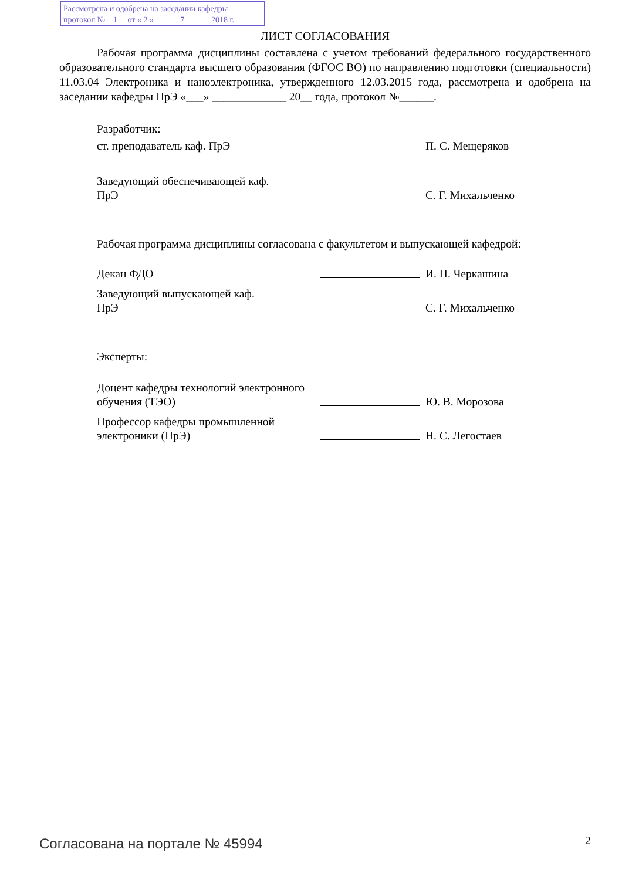Рассмотрена и одобрена на заседании кафедры
протокол № 1 от « 2 » ______7______ 2018 г.
ЛИСТ СОГЛАСОВАНИЯ
Рабочая программа дисциплины составлена с учетом требований федерального государственного образовательного стандарта высшего образования (ФГОС ВО) по направлению подготовки (специальности) 11.03.04 Электроника и наноэлектроника, утвержденного 12.03.2015 года, рассмотрена и одобрена на заседании кафедры ПрЭ «___» _____________ 20__ года, протокол №______.
Разработчик:
ст. преподаватель каф. ПрЭ
П. С. Мещеряков
Заведующий обеспечивающей каф.
ПрЭ
С. Г. Михальченко
Рабочая программа дисциплины согласована с факультетом и выпускающей кафедрой:
Декан ФДО
И. П. Черкашина
Заведующий выпускающей каф.
ПрЭ
С. Г. Михальченко
Эксперты:
Доцент кафедры технологий электронного обучения (ТЭО)
Ю. В. Морозова
Профессор кафедры промышленной электроники (ПрЭ)
Н. С. Легостаев
Согласована на портале № 45994 2